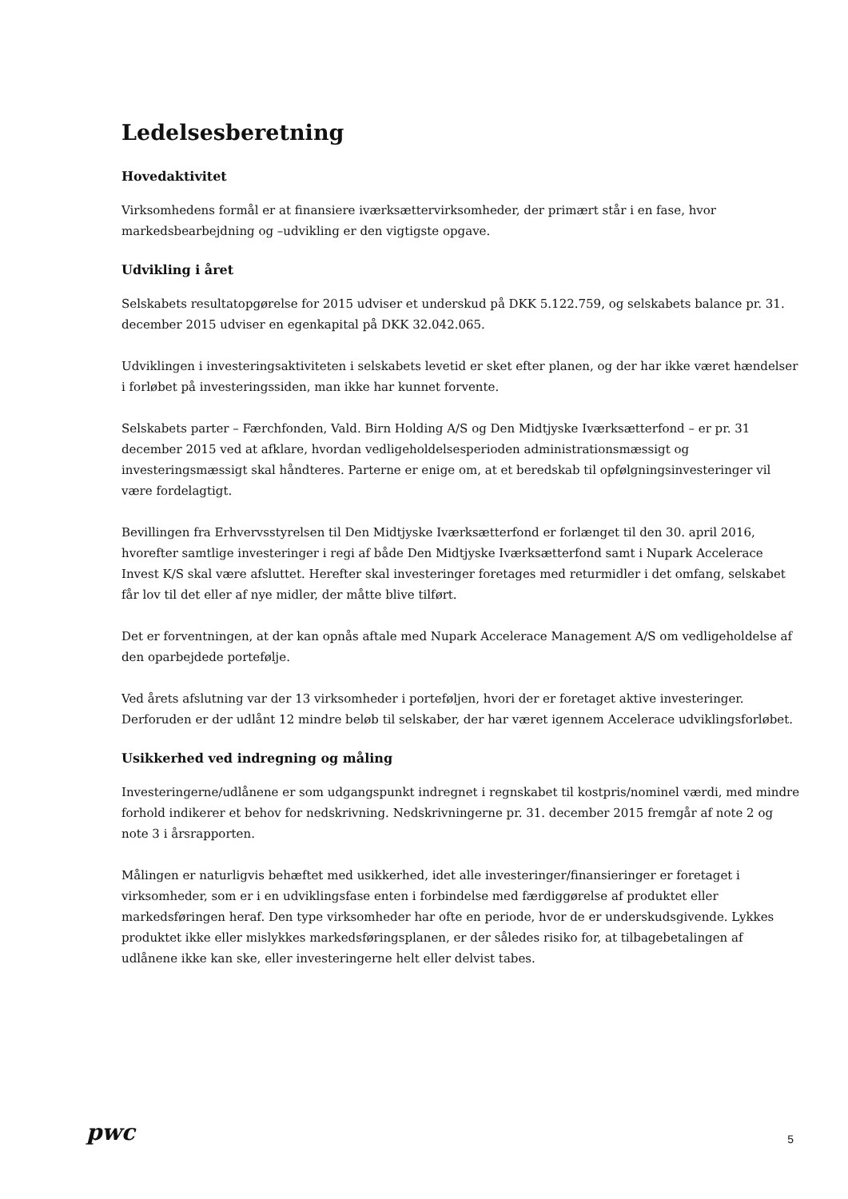Ledelsesberetning
Hovedaktivitet
Virksomhedens formål er at finansiere iværksættervirksomheder, der primært står i en fase, hvor markedsbearbejdning og –udvikling er den vigtigste opgave.
Udvikling i året
Selskabets resultatopgørelse for 2015 udviser et underskud på DKK 5.122.759, og selskabets balance pr. 31. december 2015 udviser en egenkapital på DKK 32.042.065.
Udviklingen i investeringsaktiviteten i selskabets levetid er sket efter planen, og der har ikke været hændelser i forløbet på investeringssiden, man ikke har kunnet forvente.
Selskabets parter – Færchfonden, Vald. Birn Holding A/S og Den Midtjyske Iværksætterfond – er pr. 31 december 2015 ved at afklare, hvordan vedligeholdelsesperioden administrationsmæssigt og investeringsmæssigt skal håndteres. Parterne er enige om, at et beredskab til opfølgningsinvesteringer vil være fordelagtigt.
Bevillingen fra Erhvervsstyrelsen til Den Midtjyske Iværksætterfond er forlænget til den 30. april 2016, hvorefter samtlige investeringer i regi af både Den Midtjyske Iværksætterfond samt i Nupark Accelerace Invest K/S skal være afsluttet. Herefter skal investeringer foretages med returmidler i det omfang, selskabet får lov til det eller af nye midler, der måtte blive tilført.
Det er forventningen, at der kan opnås aftale med Nupark Accelerace Management A/S om vedligeholdelse af den oparbejdede portefølje.
Ved årets afslutning var der 13 virksomheder i porteføljen, hvori der er foretaget aktive investeringer. Derforuden er der udlånt 12 mindre beløb til selskaber, der har været igennem Accelerace udviklingsforløbet.
Usikkerhed ved indregning og måling
Investeringerne/udlånene er som udgangspunkt indregnet i regnskabet til kostpris/nominel værdi, med mindre forhold indikerer et behov for nedskrivning. Nedskrivningerne pr. 31. december 2015 fremgår af note 2 og note 3 i årsrapporten.
Målingen er naturligvis behæftet med usikkerhed, idet alle investeringer/finansieringer er foretaget i virksomheder, som er i en udviklingsfase enten i forbindelse med færdiggørelse af produktet eller markedsføringen heraf. Den type virksomheder har ofte en periode, hvor de er underskudsgivende. Lykkes produktet ikke eller mislykkes markedsføringsplanen, er der således risiko for, at tilbagebetalingen af udlånene ikke kan ske, eller investeringerne helt eller delvist tabes.
pwc
5